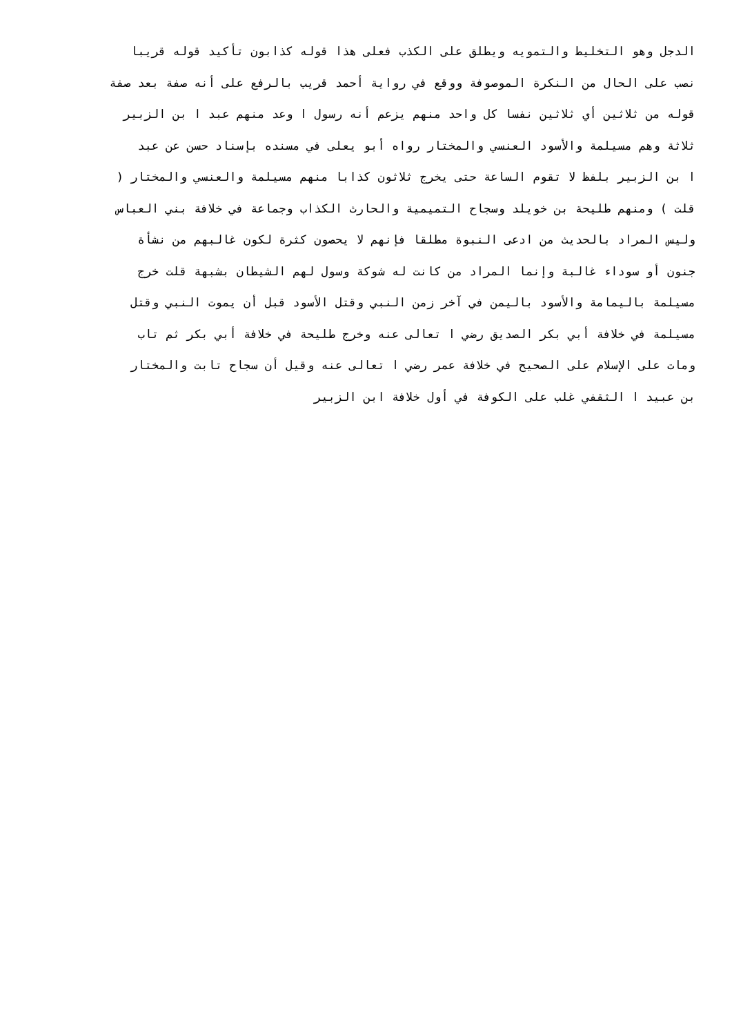الدجل وهو التخليط والتمويه ويطلق على الكذب فعلى هذا قوله كذابون تأكيد قوله قريبا
نصب على الحال من النكرة الموصوفة ووقع في رواية أحمد قريب بالرفع على أنه صفة بعد صفة
قوله من ثلاثين أي ثلاثين نفسا كل واحد منهم يزعم أنه رسول ا وعد منهم عبد ا بن الزبير
ثلاثة وهم مسيلمة والأسود العنسي والمختار رواه أبو يعلى في مسنده بإسناد حسن عن عبد
ا بن الزبير بلفظ لا تقوم الساعة حتى يخرج ثلاثون كذابا منهم مسيلمة والعنسي والمختار (
قلت ) ومنهم طليحة بن خويلد وسجاح التميمية والحارث الكذاب وجماعة في خلافة بني العباس
وليس المراد بالحديث من ادعى النبوة مطلقا فإنهم لا يحصون كثرة لكون غالبهم من نشأة
جنون أو سوداء غالبة وإنما المراد من كانت له شوكة وسول لهم الشيطان بشبهة قلت خرج
مسيلمة باليمامة والأسود باليمن في آخر زمن النبي وقتل الأسود قبل أن يموت النبي وقتل
مسيلمة في خلافة أبي بكر الصديق رضي ا تعالى عنه وخرج طليحة في خلافة أبي بكر ثم تاب
ومات على الإسلام على الصحيح في خلافة عمر رضي ا تعالى عنه وقيل أن سجاح تابت والمختار
بن عبيد ا الثقفي غلب على الكوفة في أول خلافة ابن الزبير